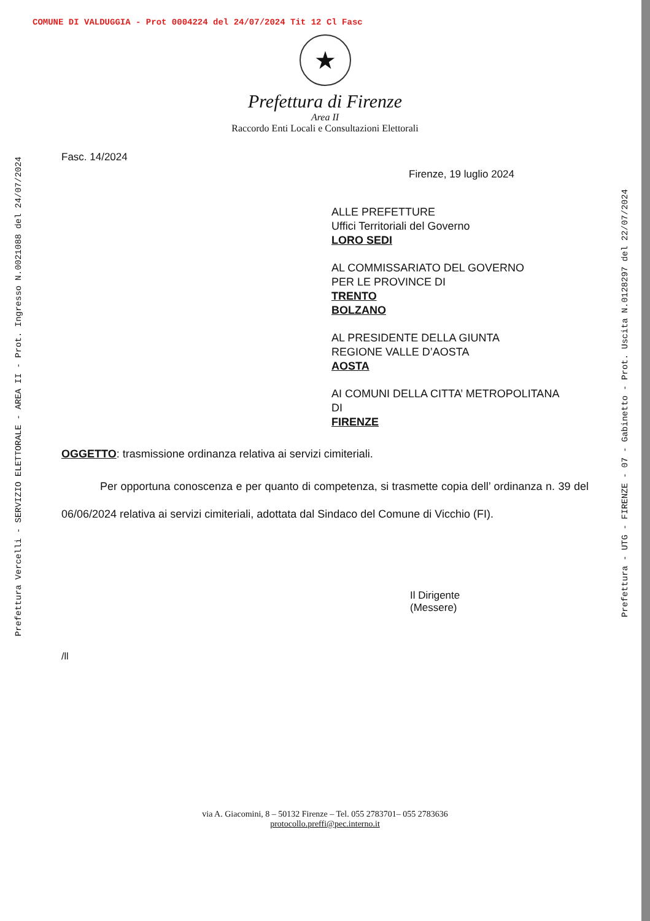COMUNE DI VALDUGGIA - Prot 0004224 del 24/07/2024 Tit 12 Cl Fasc
★
Prefettura di Firenze
Area II
Raccordo Enti Locali e Consultazioni Elettorali
Fasc. 14/2024
Firenze, 19 luglio 2024
ALLE PREFETTURE
Uffici Territoriali del Governo
LORO SEDI
AL COMMISSARIATO DEL GOVERNO
PER LE PROVINCE DI
TRENTO
BOLZANO
AL PRESIDENTE DELLA GIUNTA
REGIONE VALLE D’AOSTA
AOSTA
AI COMUNI DELLA CITTA’ METROPOLITANA
DI
FIRENZE
OGGETTO: trasmissione ordinanza relativa ai servizi cimiteriali.
Per opportuna conoscenza e per quanto di competenza, si trasmette copia dell’ ordinanza n. 39 del 06/06/2024 relativa ai servizi cimiteriali, adottata dal Sindaco del Comune di Vicchio (FI).
Il Dirigente
(Messere)
/ll
via A. Giacomini, 8 – 50132 Firenze – Tel. 055 2783701– 055 2783636
protocollo.preffi@pec.interno.it
Prefettura Vercelli - SERVIZIO ELETTORALE - AREA II - Prot. Ingresso N.0021088 del 24/07/2024
Prefettura - UTG - FIRENZE - 07 - Gabinetto - Prot. Uscita N.0128297 del 22/07/2024